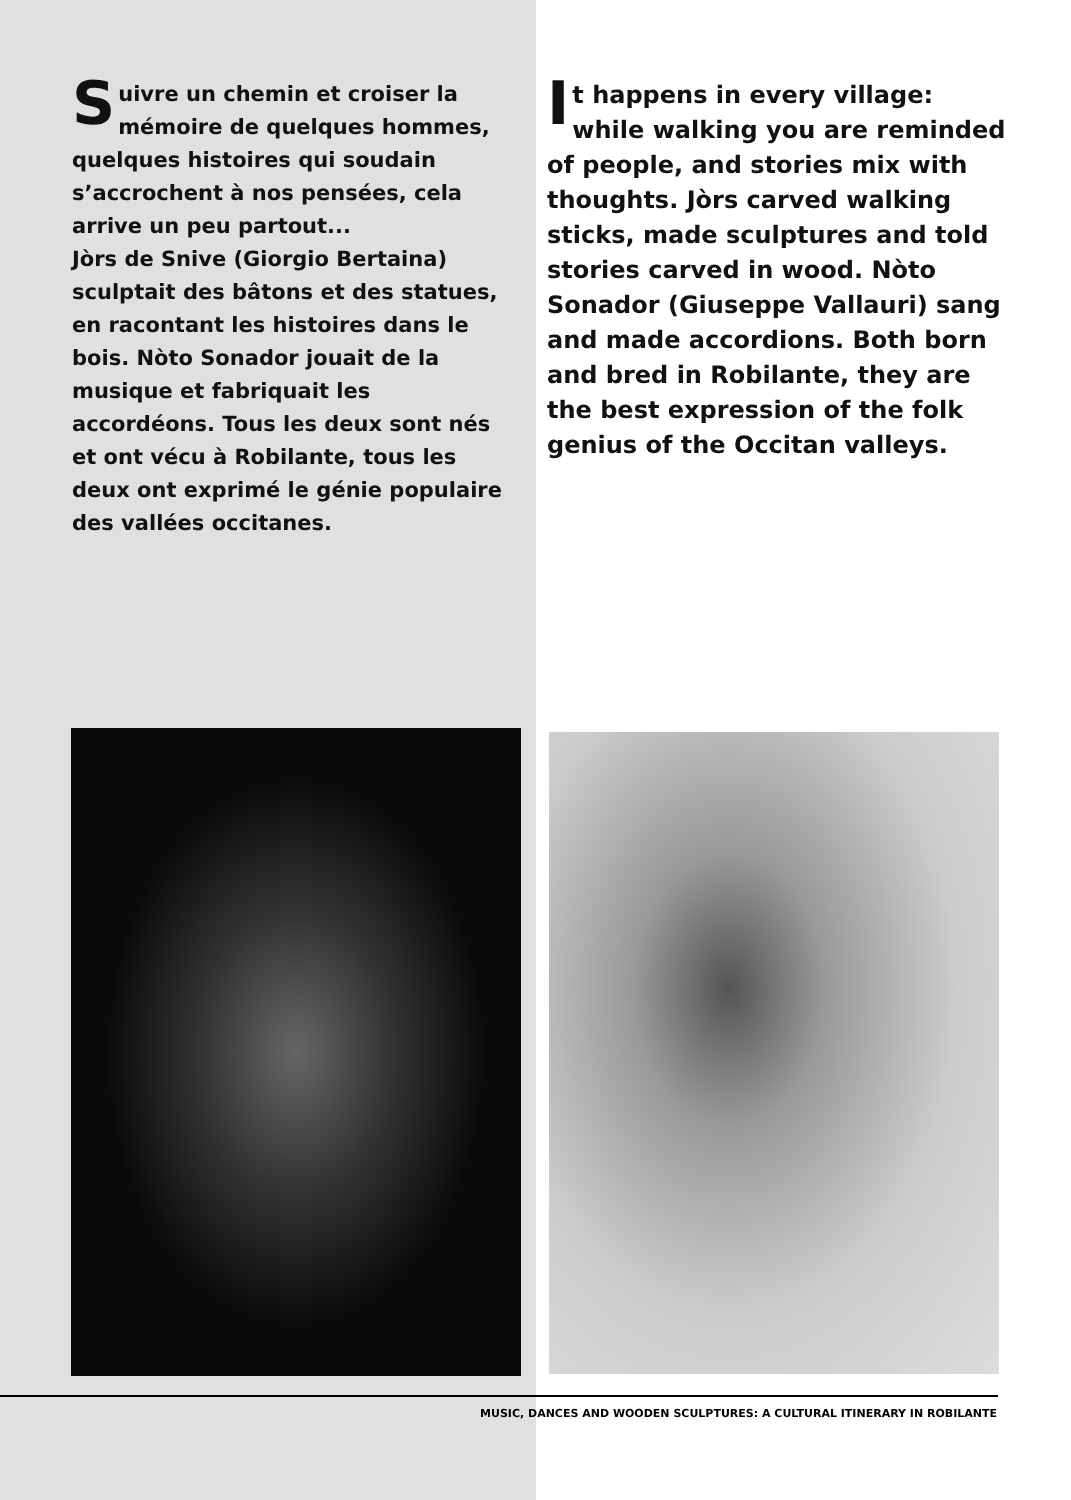Suivre un chemin et croiser la mémoire de quelques hommes, quelques histoires qui soudain s’accrochent à nos pensées, cela arrive un peu partout...
Jòrs de Snive (Giorgio Bertaina) sculptait des bâtons et des statues, en racontant les histoires dans le bois. Nòto Sonador jouait de la musique et fabriquait les accordéons. Tous les deux sont nés et ont vécu à Robilante, tous les deux ont exprimé le génie populaire des vallées occitanes.
It happens in every village: while walking you are reminded of people, and stories mix with thoughts. Jòrs carved walking sticks, made sculptures and told stories carved in wood. Nòto Sonador (Giuseppe Vallauri) sang and made accordions. Both born and bred in Robilante, they are the best expression of the folk genius of the Occitan valleys.
MUSIC, DANCES AND WOODEN SCULPTURES: A CULTURAL ITINERARY IN ROBILANTE